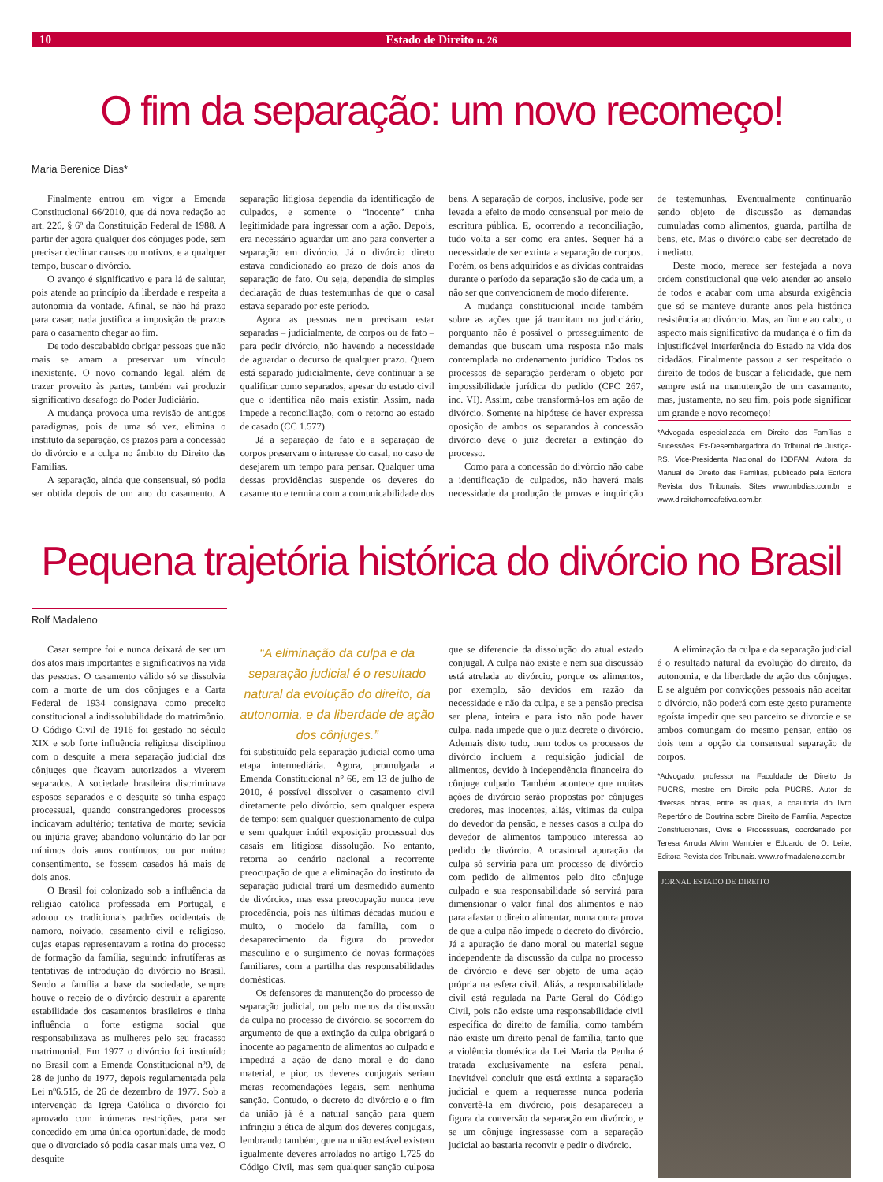10 Estado de Direito n. 26
O fim da separação: um novo recomeço!
Maria Berenice Dias*
Finalmente entrou em vigor a Emenda Constitucional 66/2010, que dá nova redação ao art. 226, § 6º da Constituição Federal de 1988. A partir der agora qualquer dos cônjuges pode, sem precisar declinar causas ou motivos, e a qualquer tempo, buscar o divórcio.
O avanço é significativo e para lá de salutar, pois atende ao princípio da liberdade e respeita a autonomia da vontade. Afinal, se não há prazo para casar, nada justifica a imposição de prazos para o casamento chegar ao fim.
De todo descababido obrigar pessoas que não mais se amam a preservar um vínculo inexistente. O novo comando legal, além de trazer proveito às partes, também vai produzir significativo desafogo do Poder Judiciário.
A mudança provoca uma revisão de antigos paradigmas, pois de uma só vez, elimina o instituto da separação, os prazos para a concessão do divórcio e a culpa no âmbito do Direito das Famílias.
A separação, ainda que consensual, só podia ser obtida depois de um ano do casamento. A separação litigiosa dependia da identificação de culpados, e somente o “inocente” tinha legitimidade para ingressar com a ação. Depois, era necessário aguardar um ano para converter a separação em divórcio. Já o divórcio direto estava condicionado ao prazo de dois anos da separação de fato. Ou seja, dependia de simples declaração de duas testemunhas de que o casal estava separado por este período.
Agora as pessoas nem precisam estar separadas – judicialmente, de corpos ou de fato – para pedir divórcio, não havendo a necessidade de aguardar o decurso de qualquer prazo. Quem está separado judicialmente, deve continuar a se qualificar como separados, apesar do estado civil que o identifica não mais existir. Assim, nada impede a reconciliação, com o retorno ao estado de casado (CC 1.577).
Já a separação de fato e a separação de corpos preservam o interesse do casal, no caso de desejarem um tempo para pensar. Qualquer uma dessas providências suspende os deveres do casamento e termina com a comunicabilidade dos bens. A separação de corpos, inclusive, pode ser levada a efeito de modo consensual por meio de escritura pública. E, ocorrendo a reconciliação, tudo volta a ser como era antes. Sequer há a necessidade de ser extinta a separação de corpos. Porém, os bens adquiridos e as dívidas contraídas durante o período da separação são de cada um, a não ser que convencionem de modo diferente.
A mudança constitucional incide também sobre as ações que já tramitam no judiciário, porquanto não é possível o prosseguimento de demandas que buscam uma resposta não mais contemplada no ordenamento jurídico. Todos os processos de separação perderam o objeto por impossibilidade jurídica do pedido (CPC 267, inc. VI). Assim, cabe transformá-los em ação de divórcio. Somente na hipótese de haver expressa oposição de ambos os separandos à concessão divórcio deve o juiz decretar a extinção do processo.
Como para a concessão do divórcio não cabe a identificação de culpados, não haverá mais necessidade da produção de provas e inquirição de testemunhas. Eventualmente continuarão sendo objeto de discussão as demandas cumuladas como alimentos, guarda, partilha de bens, etc. Mas o divórcio cabe ser decretado de imediato.
Deste modo, merece ser festejada a nova ordem constitucional que veio atender ao anseio de todos e acabar com uma absurda exigência que só se manteve durante anos pela histórica resistência ao divórcio. Mas, ao fim e ao cabo, o aspecto mais significativo da mudança é o fim da injustificável interferência do Estado na vida dos cidadãos. Finalmente passou a ser respeitado o direito de todos de buscar a felicidade, que nem sempre está na manutenção de um casamento, mas, justamente, no seu fim, pois pode significar um grande e novo recomeço!
*Advogada especializada em Direito das Famílias e Sucessões. Ex-Desembargadora do Tribunal de Justiça-RS. Vice-Presidenta Nacional do IBDFAM. Autora do Manual de Direito das Famílias, publicado pela Editora Revista dos Tribunais. Sites www.mbdias.com.br e www.direitohomoafetivo.com.br.
Pequena trajetória histórica do divórcio no Brasil
Rolf Madaleno
Casar sempre foi e nunca deixará de ser um dos atos mais importantes e significativos na vida das pessoas. O casamento válido só se dissolvia com a morte de um dos cônjuges e a Carta Federal de 1934 consignava como preceito constitucional a indissolubilidade do matrimônio. O Código Civil de 1916 foi gestado no século XIX e sob forte influência religiosa disciplinou com o desquite a mera separação judicial dos cônjuges que ficavam autorizados a viverem separados. A sociedade brasileira discriminava esposos separados e o desquite só tinha espaço processual, quando constrangedores processos indicavam adultério; tentativa de morte; sevícia ou injúria grave; abandono voluntário do lar por mínimos dois anos contínuos; ou por mútuo consentimento, se fossem casados há mais de dois anos.
O Brasil foi colonizado sob a influência da religião católica professada em Portugal, e adotou os tradicionais padrões ocidentais de namoro, noivado, casamento civil e religioso, cujas etapas representavam a rotina do processo de formação da família, seguindo infrutíferas as tentativas de introdução do divórcio no Brasil. Sendo a família a base da sociedade, sempre houve o receio de o divórcio destruir a aparente estabilidade dos casamentos brasileiros e tinha influência o forte estigma social que responsabilizava as mulheres pelo seu fracasso matrimonial. Em 1977 o divórcio foi instituído no Brasil com a Emenda Constitucional nº9, de 28 de junho de 1977, depois regulamentada pela Lei nº6.515, de 26 de dezembro de 1977. Sob a intervenção da Igreja Católica o divórcio foi aprovado com inúmeras restrições, para ser concedido em uma única oportunidade, de modo que o divorciado só podia casar mais uma vez. O desquite
“A eliminação da culpa e da separação judicial é o resultado natural da evolução do direito, da autonomia, e da liberdade de ação dos cônjuges.”
foi substituído pela separação judicial como uma etapa intermediária. Agora, promulgada a Emenda Constitucional n° 66, em 13 de julho de 2010, é possível dissolver o casamento civil diretamente pelo divórcio, sem qualquer espera de tempo; sem qualquer questionamento de culpa e sem qualquer inútil exposição processual dos casais em litigiosa dissolução. No entanto, retorna ao cenário nacional a recorrente preocupação de que a eliminação do instituto da separação judicial trará um desmedido aumento de divórcios, mas essa preocupação nunca teve procedência, pois nas últimas décadas mudou e muito, o modelo da família, com o desaparecimento da figura do provedor masculino e o surgimento de novas formações familiares, com a partilha das responsabilidades domésticas.
Os defensores da manutenção do processo de separação judicial, ou pelo menos da discussão da culpa no processo de divórcio, se socorrem do argumento de que a extinção da culpa obrigará o inocente ao pagamento de alimentos ao culpado e impedirá a ação de dano moral e do dano material, e pior, os deveres conjugais seriam meras recomendações legais, sem nenhuma sanção. Contudo, o decreto do divórcio e o fim da união já é a natural sanção para quem infringiu a ética de algum dos deveres conjugais, lembrando também, que na união estável existem igualmente deveres arrolados no artigo 1.725 do Código Civil, mas sem qualquer sanção culposa que se diferencie da dissolução do atual estado conjugal. A culpa não existe e nem sua discussão está atrelada ao divórcio, porque os alimentos, por exemplo, são devidos em razão da necessidade e não da culpa, e se a pensão precisa ser plena, inteira e para isto não pode haver culpa, nada impede que o juiz decrete o divórcio. Ademais disto tudo, nem todos os processos de divórcio incluem a requisição judicial de alimentos, devido à independência financeira do cônjuge culpado. Também acontece que muitas ações de divórcio serão propostas por cônjuges credores, mas inocentes, aliás, vítimas da culpa do devedor da pensão, e nesses casos a culpa do devedor de alimentos tampouco interessa ao pedido de divórcio. A ocasional apuração da culpa só serviria para um processo de divórcio com pedido de alimentos pelo dito cônjuge culpado e sua responsabilidade só servirá para dimensionar o valor final dos alimentos e não para afastar o direito alimentar, numa outra prova de que a culpa não impede o decreto do divórcio. Já a apuração de dano moral ou material segue independente da discussão da culpa no processo de divórcio e deve ser objeto de uma ação própria na esfera civil. Aliás, a responsabilidade civil está regulada na Parte Geral do Código Civil, pois não existe uma responsabilidade civil específica do direito de família, como também não existe um direito penal de família, tanto que a violência doméstica da Lei Maria da Penha é tratada exclusivamente na esfera penal. Inevitável concluir que está extinta a separação judicial e quem a requeresse nunca poderia convertê-la em divórcio, pois desapareceu a figura da conversão da separação em divórcio, e se um cônjuge ingressasse com a separação judicial ao bastaria reconvir e pedir o divórcio.
A eliminação da culpa e da separação judicial é o resultado natural da evolução do direito, da autonomia, e da liberdade de ação dos cônjuges. E se alguém por convicções pessoais não aceitar o divórcio, não poderá com este gesto puramente egoísta impedir que seu parceiro se divorcie e se ambos comungam do mesmo pensar, então os dois tem a opção da consensual separação de corpos.
*Advogado, professor na Faculdade de Direito da PUCRS, mestre em Direito pela PUCRS. Autor de diversas obras, entre as quais, a coautoria do livro Repertório de Doutrina sobre Direito de Família, Aspectos Constitucionais, Civis e Processuais, coordenado por Teresa Arruda Alvim Wambier e Eduardo de O. Leite, Editora Revista dos Tribunais. www.rolfmadaleno.com.br
JORNAL ESTADO DE DIREITO